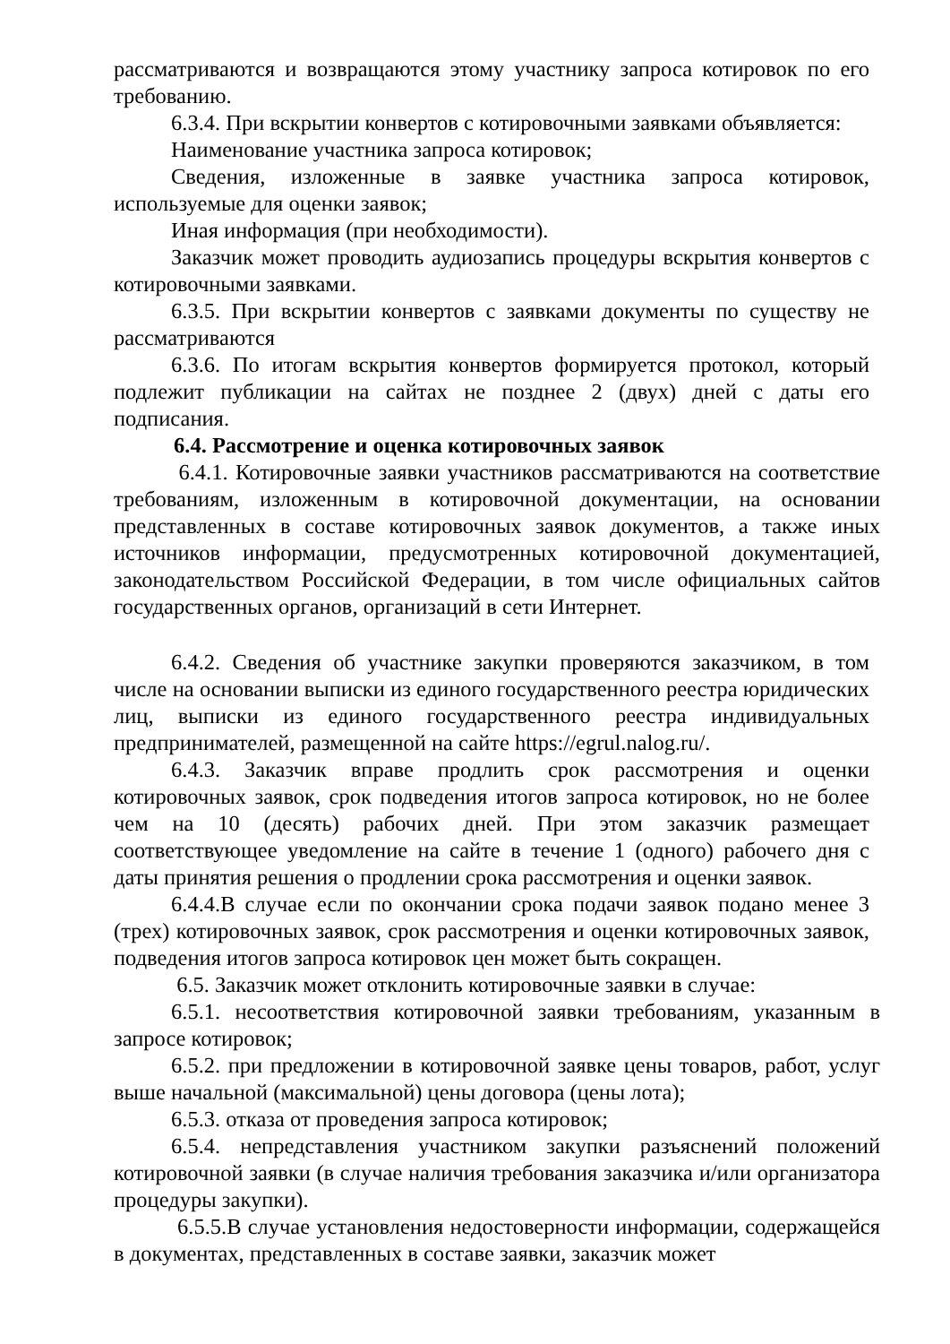рассматриваются и возвращаются этому участнику запроса котировок по его требованию.
6.3.4. При вскрытии конвертов с котировочными заявками объявляется:
Наименование участника запроса котировок;
Сведения, изложенные в заявке участника запроса котировок, используемые для оценки заявок;
Иная информация (при необходимости).
Заказчик может проводить аудиозапись процедуры вскрытия конвертов с котировочными заявками.
6.3.5. При вскрытии конвертов с заявками документы по существу не рассматриваются
6.3.6. По итогам вскрытия конвертов формируется протокол, который подлежит публикации на сайтах не позднее 2 (двух) дней с даты его подписания.
6.4. Рассмотрение и оценка котировочных заявок
6.4.1. Котировочные заявки участников рассматриваются на соответствие требованиям, изложенным в котировочной документации, на основании представленных в составе котировочных заявок документов, а также иных источников информации, предусмотренных котировочной документацией, законодательством Российской Федерации, в том числе официальных сайтов государственных органов, организаций в сети Интернет.
6.4.2. Сведения об участнике закупки проверяются заказчиком, в том числе на основании выписки из единого государственного реестра юридических лиц, выписки из единого государственного реестра индивидуальных предпринимателей, размещенной на сайте https://egrul.nalog.ru/.
6.4.3. Заказчик вправе продлить срок рассмотрения и оценки котировочных заявок, срок подведения итогов запроса котировок, но не более чем на 10 (десять) рабочих дней. При этом заказчик размещает соответствующее уведомление на сайте в течение 1 (одного) рабочего дня с даты принятия решения о продлении срока рассмотрения и оценки заявок.
6.4.4.В случае если по окончании срока подачи заявок подано менее 3 (трех) котировочных заявок, срок рассмотрения и оценки котировочных заявок, подведения итогов запроса котировок цен может быть сокращен.
6.5. Заказчик может отклонить котировочные заявки в случае:
6.5.1. несоответствия котировочной заявки требованиям, указанным в запросе котировок;
6.5.2. при предложении в котировочной заявке цены товаров, работ, услуг выше начальной (максимальной) цены договора (цены лота);
6.5.3. отказа от проведения запроса котировок;
6.5.4. непредставления участником закупки разъяснений положений котировочной заявки (в случае наличия требования заказчика и/или организатора процедуры закупки).
6.5.5.В случае установления недостоверности информации, содержащейся в документах, представленных в составе заявки, заказчик может